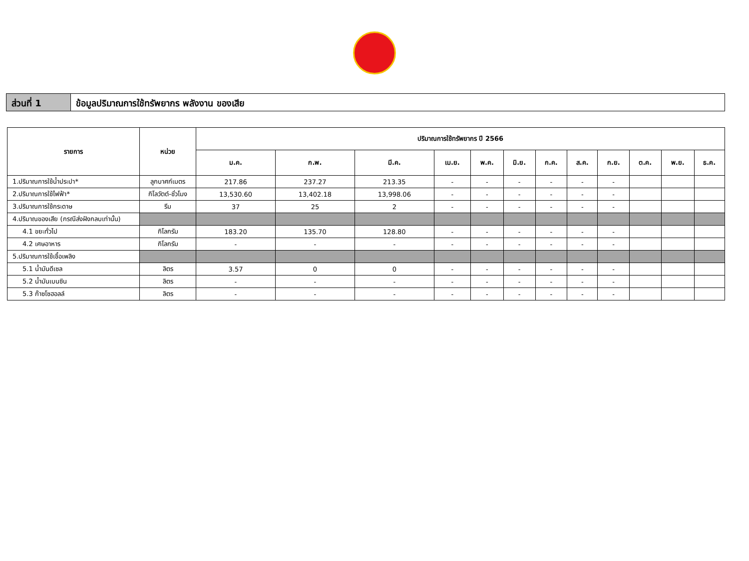ส่วนที่ 1 ข้อมูลปริมาณการใช้ทรัพยากร พลังงาน ของเสีย
| รายการ | หน่วย | ปริมาณการใช้ทรัพยากร ปี 2566 | | | | | | | | | | | |
| --- | --- | --- | --- | --- | --- | --- | --- | --- | --- | --- | --- | --- | --- |
| | | ม.ค. | ก.พ. | มี.ค. | เม.ย. | พ.ค. | มิ.ย. | ก.ค. | ส.ค. | ก.ย. | ต.ค. | พ.ย. | ธ.ค. |
| 1.ปริมาณการใช้น้ำประปา* | ลูกบาศก์เมตร | 217.86 | 237.27 | 213.35 | - | - | - | - | - | - | | | |
| 2.ปริมาณการใช้ไฟฟ้า* | กิโลวัตต์-ชั่วโมง | 13,530.60 | 13,402.18 | 13,998.06 | - | - | - | - | - | - | | | |
| 3.ปริมาณการใช้กระดาษ | รีม | 37 | 25 | 2 | - | - | - | - | - | - | | | |
| 4.ปริมาณของเสีย (กรณีส่งฝังกลบเท่านั้น) | | | | | | | | | | | | | |
| 4.1 ขยะทั่วไป | กิโลกรัม | 183.20 | 135.70 | 128.80 | - | - | - | - | - | - | | | |
| 4.2 เศษอาหาร | กิโลกรัม | - | - | - | - | - | - | - | - | - | | | |
| 5.ปริมาณการใช้เชื้อเพลิง | | | | | | | | | | | | | |
| 5.1 น้ำมันดีเซล | ลิตร | 3.57 | 0 | 0 | - | - | - | - | - | - | | | |
| 5.2 น้ำมันเบนซิน | ลิตร | - | - | - | - | - | - | - | - | - | | | |
| 5.3 ก๊าซโซฮอลล์ | ลิตร | - | - | - | - | - | - | - | - | - | | | |